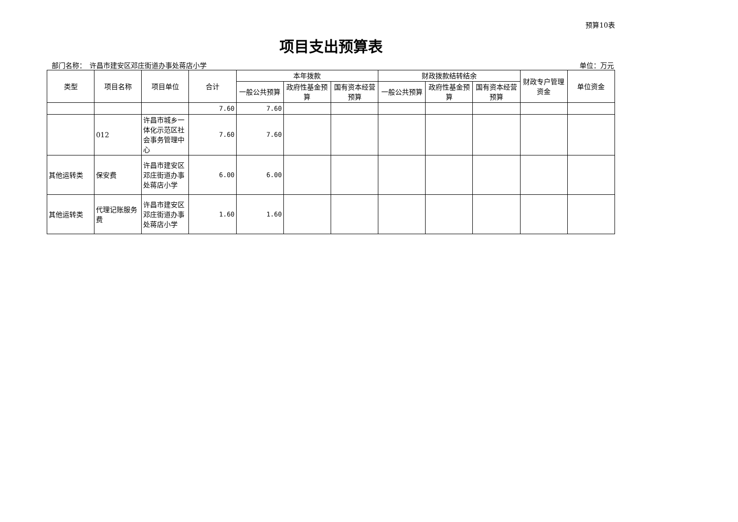预算10表
项目支出预算表
部门名称：　许昌市建安区邓庄街道办事处蒋店小学 单位：万元
| 类型 | 项目名称 | 项目单位 | 合计 | 本年拨款 | | | 财政拨款结转结余 | | | 财政专户管理资金 | 单位资金 |
| --- | --- | --- | --- | --- | --- | --- | --- | --- | --- | --- | --- |
| | | | | 一般公共预算 | 政府性基金预算 | 国有资本经营预算 | 一般公共预算 | 政府性基金预算 | 国有资本经营预算 | | |
| | | | 7.60 | 7.60 | | | | | | | |
| | 012 | 许昌市城乡一体化示范区社会事务管理中心 | 7.60 | 7.60 | | | | | | | |
| 其他运转类 | 保安费 | 许昌市建安区邓庄街道办事处蒋店小学 | 6.00 | 6.00 | | | | | | | |
| 其他运转类 | 代理记账服务费 | 许昌市建安区邓庄街道办事处蒋店小学 | 1.60 | 1.60 | | | | | | | |